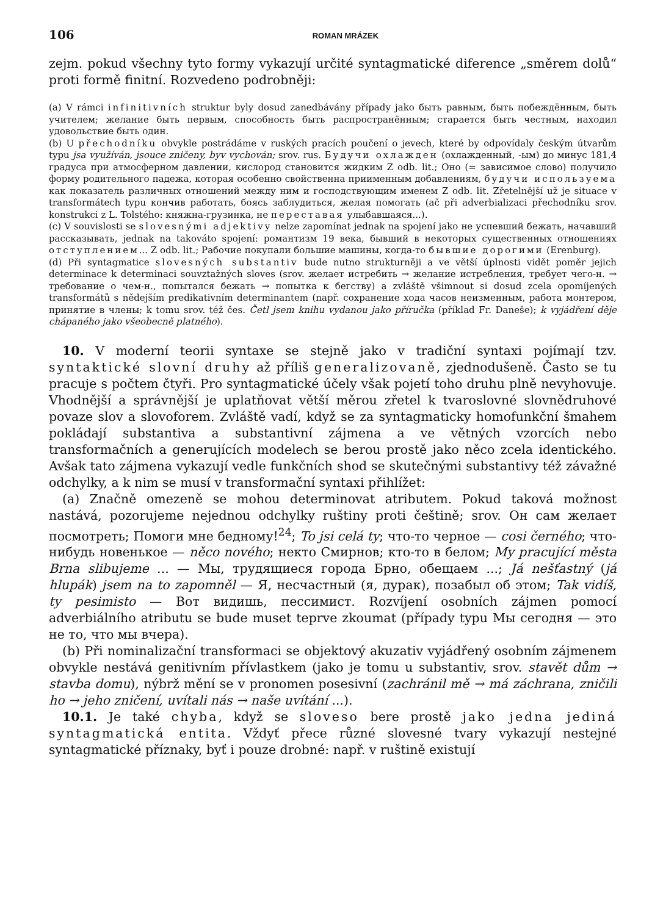106 ROMAN MRÁZEK
zejm. pokud všechny tyto formy vykazují určité syntagmatické diference „směrem dolů“ proti formě finitní. Rozvedeno podrobněji:
(a) V rámci infinitivních struktur byly dosud zanedbávány případy jako быть равным, быть побеждённым, быть учителем; желание быть первым, способность быть распространённым; старается быть честным, находил удовольствие быть один.
(b) U přechodníku obvykle postrádáme v ruských pracích poučení o jevech, které by odpovídaly českým útvarům typu jsa využíván, jsouce zničeny, byv vychován; srov. rus. Будучи охлажден (охлажденный, -ым) до минус 181,4 градуса при атмосферном давлении, кислород становится жидким Z odb. lit.; Оно (= зависимое слово) получило форму родительного падежа, которая особенно свойственна приименным добавлениям, будучи используема как показатель различных отношений между ним и господствующим именем Z odb. lit. Zřetelnější už je situace v transformátech typu кончив работать, боясь заблудиться, желая помогать (ač při adverbializaci přechodníku srov. konstrukci z L. Tolstého: княжна-грузинка, не переставая улыбавшаяся...).
(c) V souvislosti se slovesnými adjektivy nelze zapomínat jednak na spojení jako не успевший бежать, начавший рассказывать, jednak na takováto spojení: романтизм 19 века, бывший в некоторых существенных отношениях отступлением... Z odb. lit.; Рабочие покупали большие машины, когда-то бывшие дорогими (Erenburg).
(d) Při syntagmatice slovesných substantiv bude nutno strukturněji a ve větší úplnosti vidět poměr jejich determinace k determinaci souvztažných sloves (srov. желает истребить → желание истребления, требует чего-н. → требование о чем-н., попытался бежать → попытка к бегству) a zvláště všimnout si dosud zcela opomíjených transformátů s nědejším predikativním determinantem (např. сохранение хода часов неизменным, работа монтером, принятие в члены; k tomu srov. též čes. Četl jsem knihu vydanou jako příručka (příklad Fr. Daneše); k vyjádření děje chápaného jako všeobecně platného).
10. V moderní teorii syntaxe se stejně jako v tradiční syntaxi pojímají tzv. syntaktické slovní druhy až příliš generalizovaně, zjednodušeně. Často se tu pracuje s počtem čtyři. Pro syntagmatické účely však pojetí toho druhu plně nevyhovuje. Vhodnější a správnější je uplatňovat větší měrou zřetel k tvaroslovné slovnědruhové povaze slov a slovoforem. Zvláště vadí, když se za syntagmaticky homofunkční šmahem pokládají substantiva a substantivní zájmena a ve větných vzorcích nebo transformačních a generujících modelech se berou prostě jako něco zcela identického. Avšak tato zájmena vykazují vedle funkčních shod se skutečnými substantivy též závažné odchylky, a k nim se musí v transformační syntaxi přihlížet:
(a) Značně omezeně se mohou determinovat atributem. Pokud taková možnost nastává, pozorujeme nejednou odchylky ruštiny proti češtině; srov. Он сам желает посмотреть; Помоги мне бедному!<sup>24</sup>; To jsi celá ty; что-то черное — cosi černého; что-нибудь новенькое — něco nového; некто Смирнов; кто-то в белом; My pracující města Brna slibujeme ... — Мы, трудящиеся города Брно, обещаем ...; Já nešťastný (já hlupák) jsem na to zapomněl — Я, несчастный (я, дурак), позабыл об этом; Tak vidíš, ty pesimisto — Вот видишь, пессимист. Rozvíjení osobních zájmen pomocí adverbiálního atributu se bude muset teprve zkoumat (případy typu Мы сегодня — это не то, что мы вчера).
(b) Při nominalizační transformaci se objektový akuzativ vyjádřený osobním zájmenem obvykle nestává genitivním přívlastkem (jako je tomu u substantiv, srov. stavět dům → stavba domu), nýbrž mění se v pronomen posesivní (zachránil mě → má záchrana, zničili ho → jeho zničení, uvítali nás → naše uvítání ...).
10.1. Je také chyba, když se sloveso bere prostě jako jedna jediná syntagmatická entita. Vždyť přece různé slovesné tvary vykazují nestejné syntagmatické příznaky, byť i pouze drobné: např. v ruštině existují